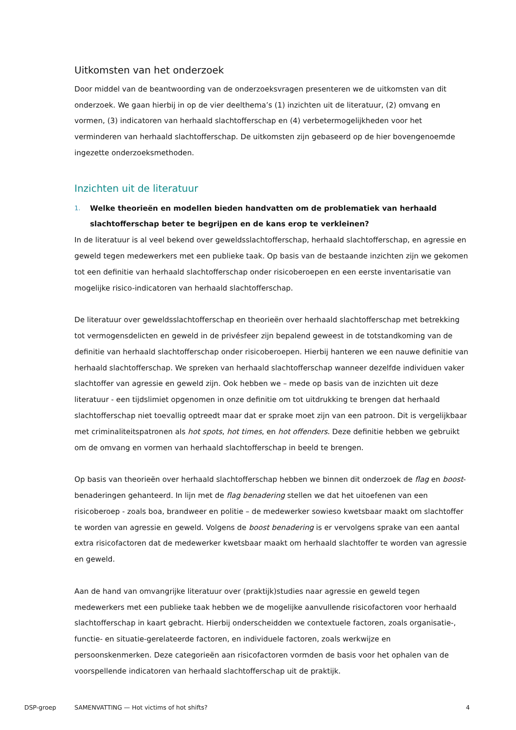Uitkomsten van het onderzoek
Door middel van de beantwoording van de onderzoeksvragen presenteren we de uitkomsten van dit onderzoek. We gaan hierbij in op de vier deelthema’s (1) inzichten uit de literatuur, (2) omvang en vormen, (3) indicatoren van herhaald slachtofferschap en (4) verbetermogelijkheden voor het verminderen van herhaald slachtofferschap. De uitkomsten zijn gebaseerd op de hier bovengenoemde ingezette onderzoeksmethoden.
Inzichten uit de literatuur
1.
Welke theorieën en modellen bieden handvatten om de problematiek van herhaald slachtofferschap beter te begrijpen en de kans erop te verkleinen?
In de literatuur is al veel bekend over geweldsslachtofferschap, herhaald slachtofferschap, en agressie en geweld tegen medewerkers met een publieke taak. Op basis van de bestaande inzichten zijn we gekomen tot een definitie van herhaald slachtofferschap onder risicoberoepen en een eerste inventarisatie van mogelijke risico-indicatoren van herhaald slachtofferschap.
De literatuur over geweldsslachtofferschap en theorieën over herhaald slachtofferschap met betrekking tot vermogensdelicten en geweld in de privésfeer zijn bepalend geweest in de totstandkoming van de definitie van herhaald slachtofferschap onder risicoberoepen. Hierbij hanteren we een nauwe definitie van herhaald slachtofferschap. We spreken van herhaald slachtofferschap wanneer dezelfde individuen vaker slachtoffer van agressie en geweld zijn. Ook hebben we – mede op basis van de inzichten uit deze literatuur - een tijdslimiet opgenomen in onze definitie om tot uitdrukking te brengen dat herhaald slachtofferschap niet toevallig optreedt maar dat er sprake moet zijn van een patroon. Dit is vergelijkbaar met criminaliteitspatronen als hot spots, hot times, en hot offenders. Deze definitie hebben we gebruikt om de omvang en vormen van herhaald slachtofferschap in beeld te brengen.
Op basis van theorieën over herhaald slachtofferschap hebben we binnen dit onderzoek de flag en boost-benaderingen gehanteerd. In lijn met de flag benadering stellen we dat het uitoefenen van een risicoberoep - zoals boa, brandweer en politie – de medewerker sowieso kwetsbaar maakt om slachtoffer te worden van agressie en geweld. Volgens de boost benadering is er vervolgens sprake van een aantal extra risicofactoren dat de medewerker kwetsbaar maakt om herhaald slachtoffer te worden van agressie en geweld.
Aan de hand van omvangrijke literatuur over (praktijk)studies naar agressie en geweld tegen medewerkers met een publieke taak hebben we de mogelijke aanvullende risicofactoren voor herhaald slachtofferschap in kaart gebracht. Hierbij onderscheidden we contextuele factoren, zoals organisatie-, functie- en situatie-gerelateerde factoren, en individuele factoren, zoals werkwijze en persoonskenmerken. Deze categorieën aan risicofactoren vormden de basis voor het ophalen van de voorspellende indicatoren van herhaald slachtofferschap uit de praktijk.
DSP-groep SAMENVATTING — Hot victims of hot shifts?
4